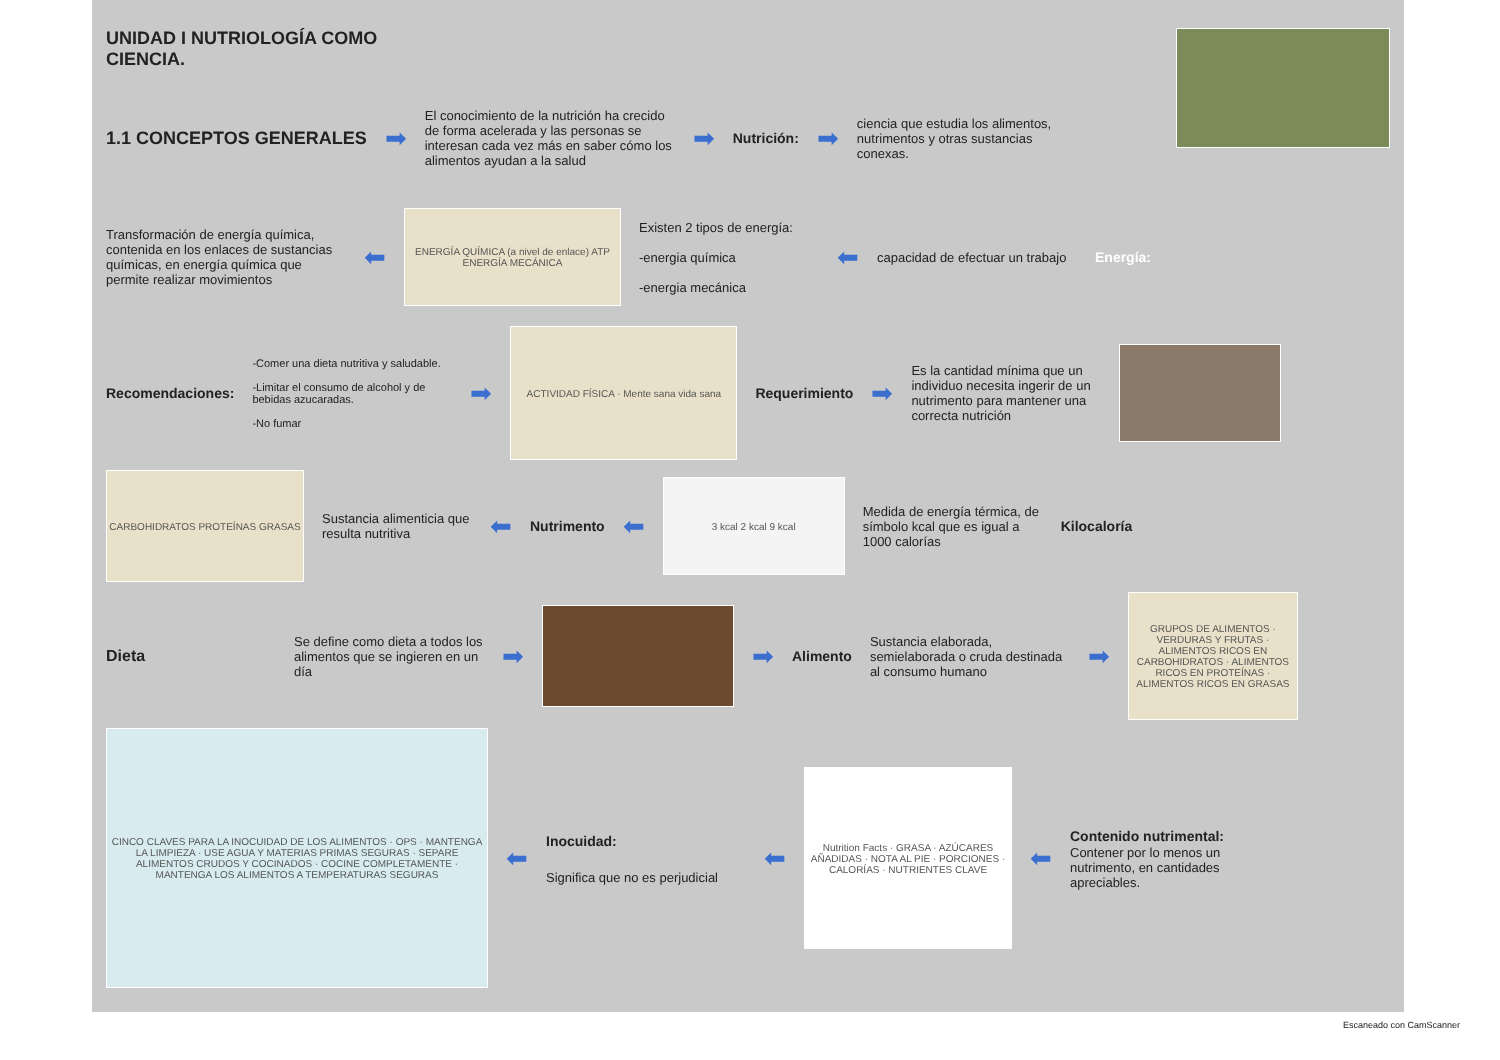UNIDAD I NUTRIOLOGÍA COMO CIENCIA.
1.1 CONCEPTOS GENERALES ➡
El conocimiento de la nutrición ha crecido de forma acelerada y las personas se interesan cada vez más en saber cómo los alimentos ayudan a la salud
➡ Nutrición: ➡
ciencia que estudia los alimentos, nutrimentos y otras sustancias conexas.
Transformación de energía química, contenida en los enlaces de sustancias químicas, en energía química que permite realizar movimientos
⬅
ENERGÍA QUÍMICA (a nivel de enlace) ATP ENERGÍA MECÁNICA
Existen 2 tipos de energía:
-energia química
-energia mecánica
⬅
capacidad de efectuar un trabajo
Energía:
Recomendaciones:
-Comer una dieta nutritiva y saludable.
-Limitar el consumo de alcohol y de bebidas azucaradas.
-No fumar
➡
ACTIVIDAD FÍSICA · Mente sana vida sana
Requerimiento ➡
Es la cantidad mínima que un individuo necesita ingerir de un nutrimento para mantener una correcta nutrición
CARBOHIDRATOS PROTEÍNAS GRASAS
Sustancia alimenticia que resulta nutritiva
⬅ Nutrimento ⬅
3 kcal 2 kcal 9 kcal
Medida de energía térmica, de símbolo kcal que es igual a 1000 calorías
Kilocaloría
Dieta
Se define como dieta a todos los alimentos que se ingieren en un día
➡ ➡ Alimento
Sustancia elaborada, semielaborada o cruda destinada al consumo humano
➡
GRUPOS DE ALIMENTOS · VERDURAS Y FRUTAS · ALIMENTOS RICOS EN CARBOHIDRATOS · ALIMENTOS RICOS EN PROTEÍNAS · ALIMENTOS RICOS EN GRASAS
CINCO CLAVES PARA LA INOCUIDAD DE LOS ALIMENTOS · OPS · MANTENGA LA LIMPIEZA · USE AGUA Y MATERIAS PRIMAS SEGURAS · SEPARE ALIMENTOS CRUDOS Y COCINADOS · COCINE COMPLETAMENTE · MANTENGA LOS ALIMENTOS A TEMPERATURAS SEGURAS
⬅
Inocuidad:
Significa que no es perjudicial
⬅
Nutrition Facts · GRASA · AZÚCARES AÑADIDAS · NOTA AL PIE · PORCIONES · CALORÍAS · NUTRIENTES CLAVE
⬅
Contenido nutrimental:
Contener por lo menos un nutrimento, en cantidades apreciables.
Escaneado con CamScanner